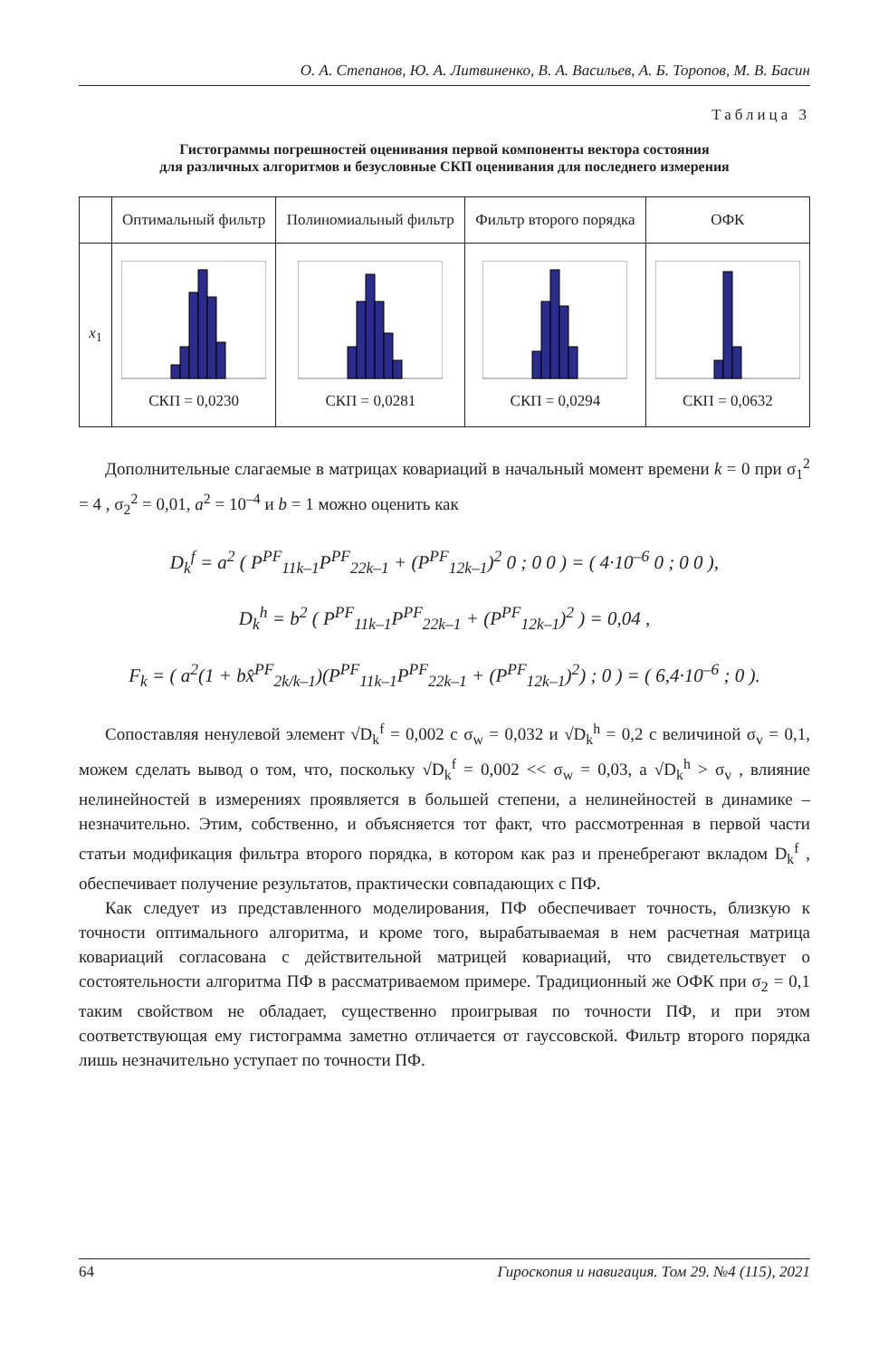О. А. Степанов, Ю. А. Литвиненко, В. А. Васильев, А. Б. Торопов, М. В. Басин
Таблица 3
Гистограммы погрешностей оценивания первой компоненты вектора состояния
для различных алгоритмов и безусловные СКП оценивания для последнего измерения
| | Оптимальный фильтр | Полиномиальный фильтр | Фильтр второго порядка | ОФК |
| --- | --- | --- | --- | --- |
| x<sub>1</sub> | СКП = 0,0230 | СКП = 0,0281 | СКП = 0,0294 | СКП = 0,0632 |
Дополнительные слагаемые в матрицах ковариаций в начальный момент времени k = 0 при σ<sub>1</sub><sup>2</sup> = 4 , σ<sub>2</sub><sup>2</sup> = 0,01, a<sup>2</sup> = 10<sup>–4</sup> и b = 1 можно оценить как
D<sub>k</sub><sup>f</sup> = a<sup>2</sup> ( P<sup>PF</sup><sub>11k–1</sub>P<sup>PF</sup><sub>22k–1</sub> + (P<sup>PF</sup><sub>12k–1</sub>)<sup>2</sup> 0 ; 0 0 ) = ( 4·10<sup>–6</sup> 0 ; 0 0 ),
D<sub>k</sub><sup>h</sup> = b<sup>2</sup> ( P<sup>PF</sup><sub>11k–1</sub>P<sup>PF</sup><sub>22k–1</sub> + (P<sup>PF</sup><sub>12k–1</sub>)<sup>2</sup> ) = 0,04 ,
F<sub>k</sub> = ( a<sup>2</sup>(1 + bx̂<sup>PF</sup><sub>2k/k–1</sub>)(P<sup>PF</sup><sub>11k–1</sub>P<sup>PF</sup><sub>22k–1</sub> + (P<sup>PF</sup><sub>12k–1</sub>)<sup>2</sup>) ; 0 ) = ( 6,4·10<sup>–6</sup> ; 0 ).
Сопоставляя ненулевой элемент √D<sub>k</sub><sup>f</sup> = 0,002 с σ<sub>w</sub> = 0,032 и √D<sub>k</sub><sup>h</sup> = 0,2 с величиной σ<sub>v</sub> = 0,1, можем сделать вывод о том, что, поскольку √D<sub>k</sub><sup>f</sup> = 0,002 << σ<sub>w</sub> = 0,03, а √D<sub>k</sub><sup>h</sup> > σ<sub>v</sub> , влияние нелинейностей в измерениях проявляется в большей степени, а нелинейностей в динамике – незначительно. Этим, собственно, и объясняется тот факт, что рассмотренная в первой части статьи модификация фильтра второго порядка, в котором как раз и пренебрегают вкладом D<sub>k</sub><sup>f</sup> , обеспечивает получение результатов, практически совпадающих с ПФ.
Как следует из представленного моделирования, ПФ обеспечивает точность, близкую к точности оптимального алгоритма, и кроме того, вырабатываемая в нем расчетная матрица ковариаций согласована с действительной матрицей ковариаций, что свидетельствует о состоятельности алгоритма ПФ в рассматриваемом примере. Традиционный же ОФК при σ<sub>2</sub> = 0,1 таким свойством не обладает, существенно проигрывая по точности ПФ, и при этом соответствующая ему гистограмма заметно отличается от гауссовской. Фильтр второго порядка лишь незначительно уступает по точности ПФ.
64 Гироскопия и навигация. Том 29. №4 (115), 2021